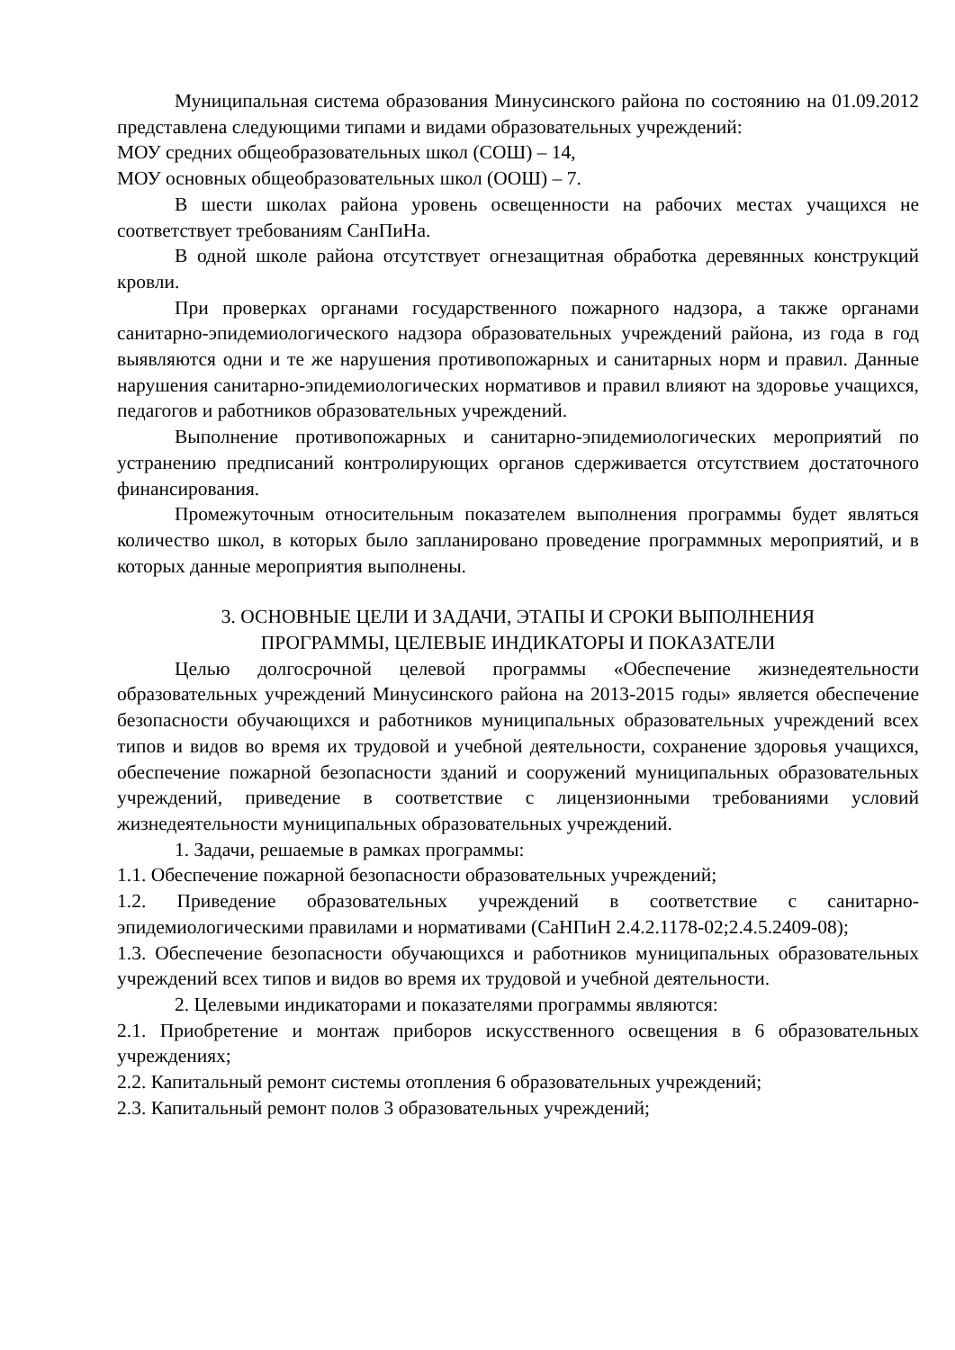Муниципальная система образования Минусинского района по состоянию на 01.09.2012 представлена следующими типами и видами образовательных учреждений:
МОУ средних общеобразовательных школ (СОШ) – 14,
МОУ основных общеобразовательных школ (ООШ) – 7.
В шести школах района уровень освещенности на рабочих местах учащихся не соответствует требованиям СанПиНа.
В одной школе района отсутствует огнезащитная обработка деревянных конструкций кровли.
При проверках органами государственного пожарного надзора, а также органами санитарно-эпидемиологического надзора образовательных учреждений района, из года в год выявляются одни и те же нарушения противопожарных и санитарных норм и правил. Данные нарушения санитарно-эпидемиологических нормативов и правил влияют на здоровье учащихся, педагогов и работников образовательных учреждений.
Выполнение противопожарных и санитарно-эпидемиологических мероприятий по устранению предписаний контролирующих органов сдерживается отсутствием достаточного финансирования.
Промежуточным относительным показателем выполнения программы будет являться количество школ, в которых было запланировано проведение программных мероприятий, и в которых данные мероприятия выполнены.
3. ОСНОВНЫЕ ЦЕЛИ И ЗАДАЧИ, ЭТАПЫ И СРОКИ ВЫПОЛНЕНИЯ
ПРОГРАММЫ, ЦЕЛЕВЫЕ ИНДИКАТОРЫ И ПОКАЗАТЕЛИ
Целью долгосрочной целевой программы «Обеспечение жизнедеятельности образовательных учреждений Минусинского района на 2013-2015 годы» является обеспечение безопасности обучающихся и работников муниципальных образовательных учреждений всех типов и видов во время их трудовой и учебной деятельности, сохранение здоровья учащихся, обеспечение пожарной безопасности зданий и сооружений муниципальных образовательных учреждений, приведение в соответствие с лицензионными требованиями условий жизнедеятельности муниципальных образовательных учреждений.
1. Задачи, решаемые в рамках программы:
1.1. Обеспечение пожарной безопасности образовательных учреждений;
1.2. Приведение образовательных учреждений в соответствие с санитарно-эпидемиологическими правилами и нормативами (СаНПиН 2.4.2.1178-02;2.4.5.2409-08);
1.3. Обеспечение безопасности обучающихся и работников муниципальных образовательных учреждений всех типов и видов во время их трудовой и учебной деятельности.
2. Целевыми индикаторами и показателями программы являются:
2.1. Приобретение и монтаж приборов искусственного освещения в 6 образовательных учреждениях;
2.2. Капитальный ремонт системы отопления 6 образовательных учреждений;
2.3. Капитальный ремонт полов 3 образовательных учреждений;